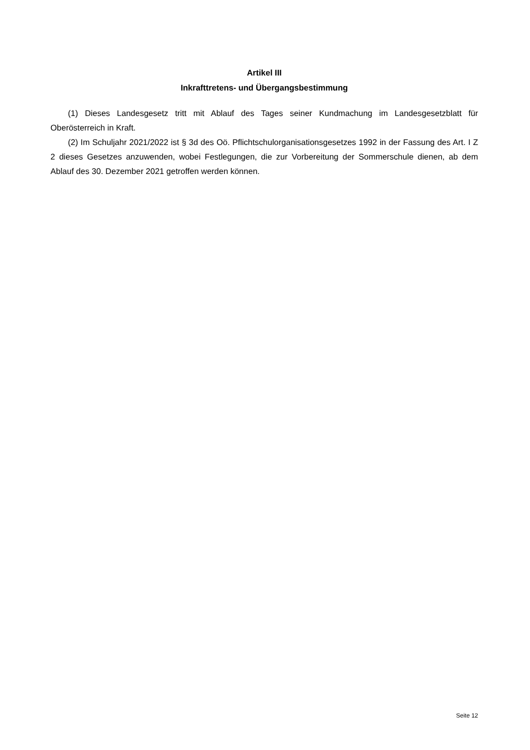Artikel III
Inkrafttretens- und Übergangsbestimmung
(1) Dieses Landesgesetz tritt mit Ablauf des Tages seiner Kundmachung im Landesgesetzblatt für Oberösterreich in Kraft.
(2) Im Schuljahr 2021/2022 ist § 3d des Oö. Pflichtschulorganisationsgesetzes 1992 in der Fassung des Art. I Z 2 dieses Gesetzes anzuwenden, wobei Festlegungen, die zur Vorbereitung der Sommerschule dienen, ab dem Ablauf des 30. Dezember 2021 getroffen werden können.
Seite 12